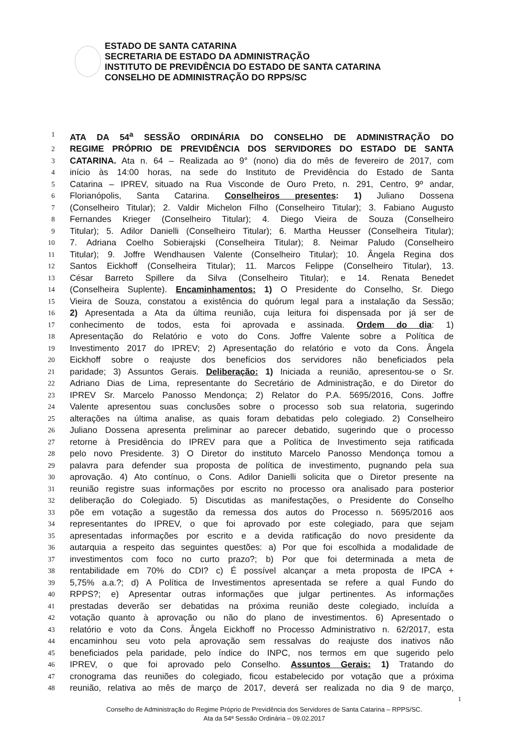ESTADO DE SANTA CATARINA
SECRETARIA DE ESTADO DA ADMINISTRAÇÃO
INSTITUTO DE PREVIDÊNCIA DO ESTADO DE SANTA CATARINA
CONSELHO DE ADMINISTRAÇÃO DO RPPS/SC
1 ATA DA 54<sup>a</sup> SESSÃO ORDINÁRIA DO CONSELHO DE ADMINISTRAÇÃO DO
2 REGIME PRÓPRIO DE PREVIDÊNCIA DOS SERVIDORES DO ESTADO DE SANTA
3 CATARINA. Ata n. 64 – Realizada ao 9° (nono) dia do mês de fevereiro de 2017, com
4 início às 14:00 horas, na sede do Instituto de Previdência do Estado de Santa
5 Catarina – IPREV, situado na Rua Visconde de Ouro Preto, n. 291, Centro, 9º andar,
6 Florianópolis, Santa Catarina. Conselheiros presentes: 1) Juliano Dossena
7 (Conselheiro Titular); 2. Valdir Michelon Filho (Conselheiro Titular); 3. Fabiano Augusto
8 Fernandes Krieger (Conselheiro Titular); 4. Diego Vieira de Souza (Conselheiro
9 Titular); 5. Adilor Danielli (Conselheiro Titular); 6. Martha Heusser (Conselheira Titular);
10 7. Adriana Coelho Sobierajski (Conselheira Titular); 8. Neimar Paludo (Conselheiro
11 Titular); 9. Joffre Wendhausen Valente (Conselheiro Titular); 10. Ângela Regina dos
12 Santos Eickhoff (Conselheira Titular); 11. Marcos Felippe (Conselheiro Titular), 13.
13 César Barreto Spillere da Silva (Conselheiro Titular); e 14. Renata Benedet
14 (Conselheira Suplente). Encaminhamentos: 1) O Presidente do Conselho, Sr. Diego
15 Vieira de Souza, constatou a existência do quórum legal para a instalação da Sessão;
16 2) Apresentada a Ata da última reunião, cuja leitura foi dispensada por já ser de
17 conhecimento de todos, esta foi aprovada e assinada. Ordem do dia: 1)
18 Apresentação do Relatório e voto do Cons. Joffre Valente sobre a Política de
19 Investimento 2017 do IPREV; 2) Apresentação do relatório e voto da Cons. Ângela
20 Eickhoff sobre o reajuste dos benefícios dos servidores não beneficiados pela
21 paridade; 3) Assuntos Gerais. Deliberação: 1) Iniciada a reunião, apresentou-se o Sr.
22 Adriano Dias de Lima, representante do Secretário de Administração, e do Diretor do
23 IPREV Sr. Marcelo Panosso Mendonça; 2) Relator do P.A. 5695/2016, Cons. Joffre
24 Valente apresentou suas conclusões sobre o processo sob sua relatoria, sugerindo
25 alterações na última analise, as quais foram debatidas pelo colegiado. 2) Conselheiro
26 Juliano Dossena apresenta preliminar ao parecer debatido, sugerindo que o processo
27 retorne à Presidência do IPREV para que a Política de Investimento seja ratificada
28 pelo novo Presidente. 3) O Diretor do instituto Marcelo Panosso Mendonça tomou a
29 palavra para defender sua proposta de política de investimento, pugnando pela sua
30 aprovação. 4) Ato contínuo, o Cons. Adilor Danielli solicita que o Diretor presente na
31 reunião registre suas informações por escrito no processo ora analisado para posterior
32 deliberação do Colegiado. 5) Discutidas as manifestações, o Presidente do Conselho
33 põe em votação a sugestão da remessa dos autos do Processo n. 5695/2016 aos
34 representantes do IPREV, o que foi aprovado por este colegiado, para que sejam
35 apresentadas informações por escrito e a devida ratificação do novo presidente da
36 autarquia a respeito das seguintes questões: a) Por que foi escolhida a modalidade de
37 investimentos com foco no curto prazo?; b) Por que foi determinada a meta de
38 rentabilidade em 70% do CDI? c) É possível alcançar a meta proposta de IPCA +
39 5,75% a.a.?; d) A Política de Investimentos apresentada se refere a qual Fundo do
40 RPPS?; e) Apresentar outras informações que julgar pertinentes. As informações
41 prestadas deverão ser debatidas na próxima reunião deste colegiado, incluída a
42 votação quanto à aprovação ou não do plano de investimentos. 6) Apresentado o
43 relatório e voto da Cons. Ângela Eickhoff no Processo Administrativo n. 62/2017, esta
44 encaminhou seu voto pela aprovação sem ressalvas do reajuste dos inativos não
45 beneficiados pela paridade, pelo índice do INPC, nos termos em que sugerido pelo
46 IPREV, o que foi aprovado pelo Conselho. Assuntos Gerais: 1) Tratando do
47 cronograma das reuniões do colegiado, ficou estabelecido por votação que a próxima
48 reunião, relativa ao mês de março de 2017, deverá ser realizada no dia 9 de março,
1
Conselho de Administração do Regime Próprio de Previdência dos Servidores de Santa Catarina – RPPS/SC.
Ata da 54ª Sessão Ordinária – 09.02.2017